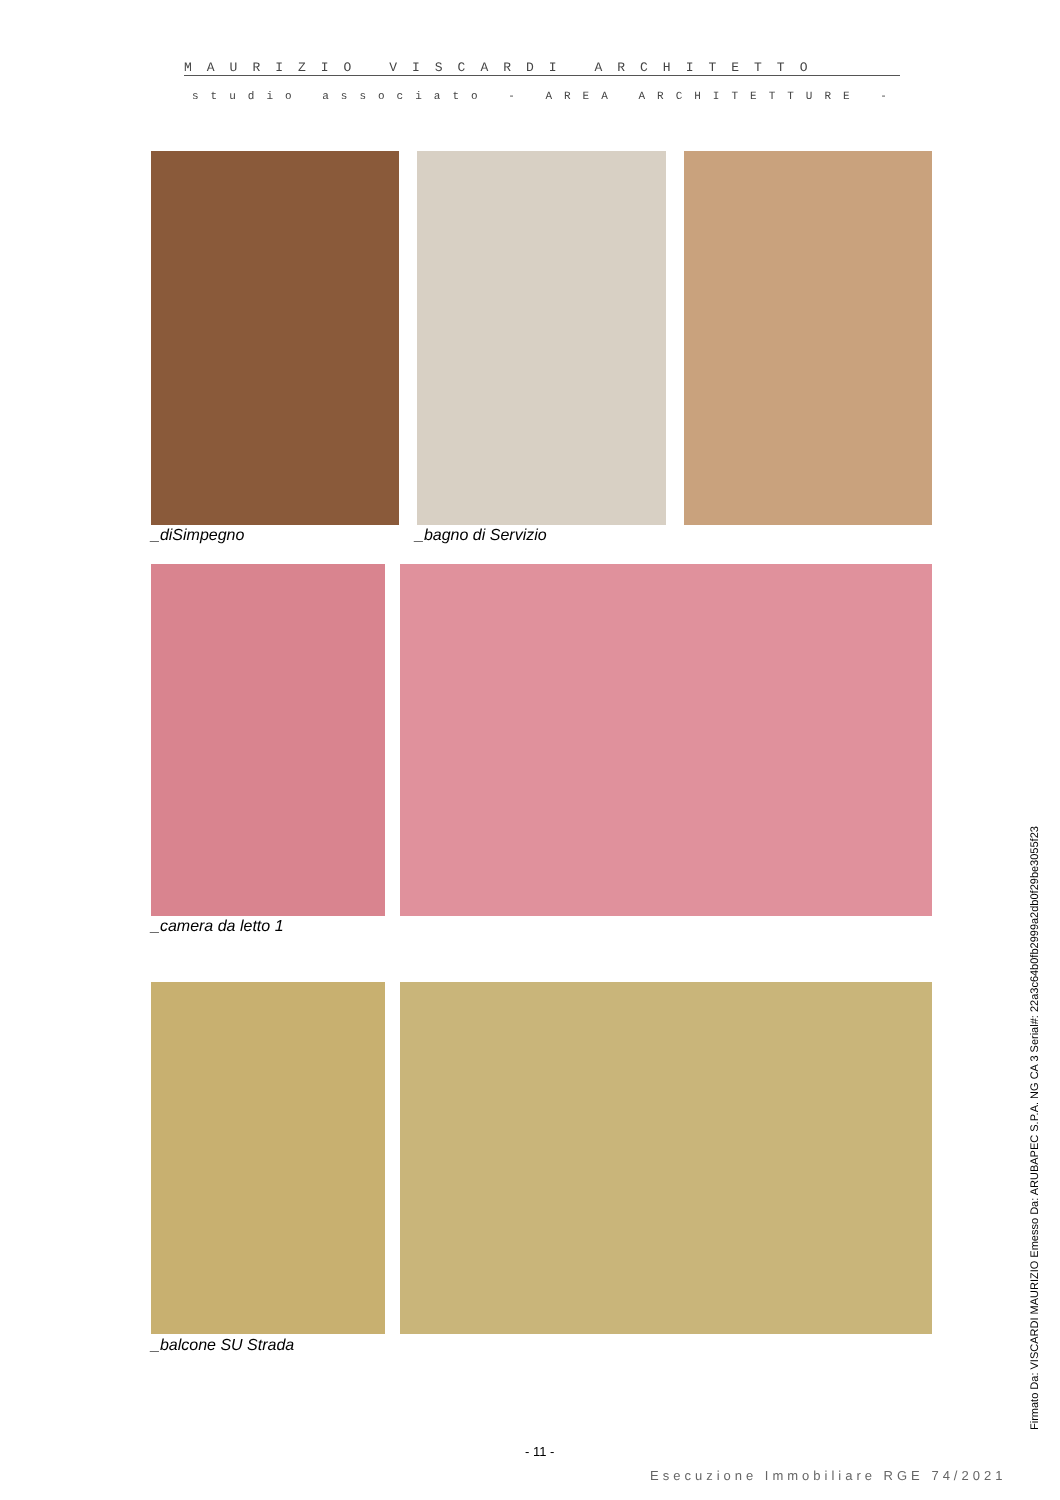MAURIZIO VISCARDI ARCHITETTO
studio associato - AREA ARCHITETTURE -
_diSimpegno _bagno di Servizio
_camera da letto 1
_balcone SU Strada
- 11 -
Esecuzione Immobiliare RGE 74/2021
Firmato Da: VISCARDI MAURIZIO Emesso Da: ARUBAPEC S.P.A. NG CA 3 Serial#: 22a3c64b0fb2999a2db0f29be3055f23